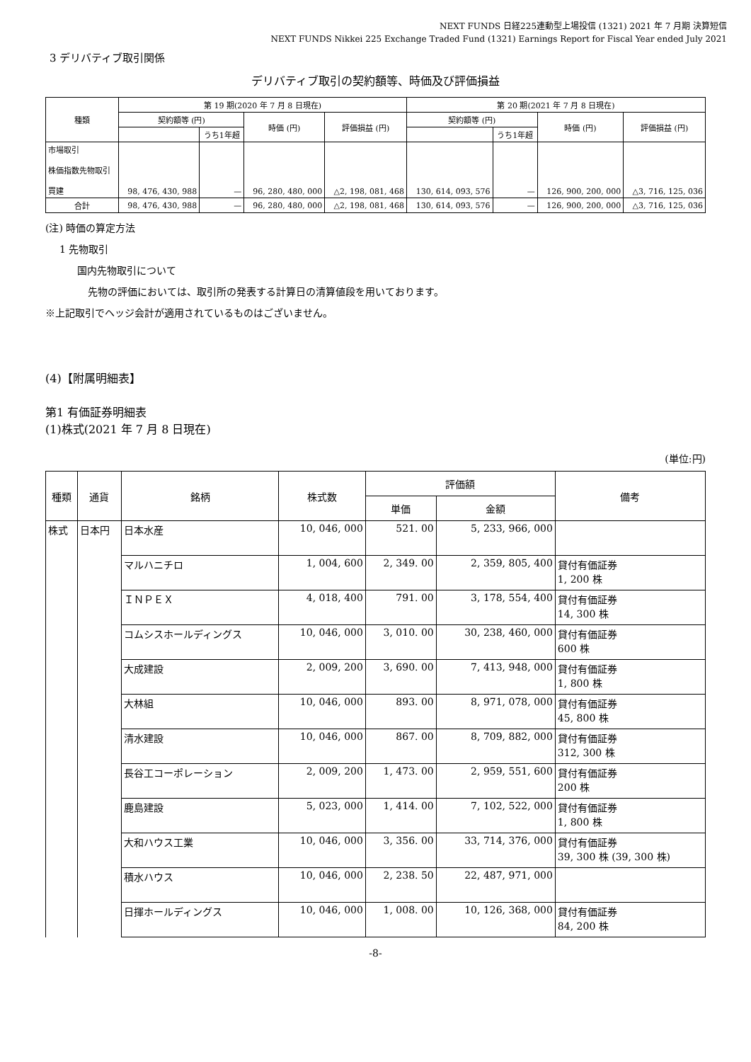NEXT FUNDS 日経225連動型上場投信 (1321) 2021 年 7 月期 決算短信
NEXT FUNDS Nikkei 225 Exchange Traded Fund (1321) Earnings Report for Fiscal Year ended July 2021
3 デリバティブ取引関係
デリバティブ取引の契約額等、時価及び評価損益
| 種類 | 第 19 期(2020 年 7 月 8 日現在) | | | | 第 20 期(2021 年 7 月 8 日現在) | | | |
| --- | --- | --- | --- | --- | --- | --- | --- | --- |
| | 契約額等 (円) | | 時価 (円) | 評価損益 (円) | 契約額等 (円) | | 時価 (円) | 評価損益 (円) |
| | | うち1年超 | | | | うち1年超 | | |
| 市場取引 株価指数先物取引 買建 | 98, 476, 430, 988 | — | 96, 280, 480, 000 | △2, 198, 081, 468 | 130, 614, 093, 576 | — | 126, 900, 200, 000 | △3, 716, 125, 036 |
| 合計 | 98, 476, 430, 988 | — | 96, 280, 480, 000 | △2, 198, 081, 468 | 130, 614, 093, 576 | — | 126, 900, 200, 000 | △3, 716, 125, 036 |
(注) 時価の算定方法
1 先物取引
国内先物取引について
先物の評価においては、取引所の発表する計算日の清算値段を用いております。
※上記取引でヘッジ会計が適用されているものはございません。
(4)【附属明細表】
第1 有価証券明細表
(1)株式(2021 年 7 月 8 日現在)
(単位:円)
| 種類 | 通貨 | 銘柄 | 株式数 | 評価額 | | 備考 |
| --- | --- | --- | --- | --- | --- | --- |
| | | | | 単価 | 金額 | |
| 株式 | 日本円 | 日本水産 | 10, 046, 000 | 521. 00 | 5, 233, 966, 000 | |
| | | マルハニチロ | 1, 004, 600 | 2, 349. 00 | 2, 359, 805, 400 | 貸付有価証券 1, 200 株 |
| | | ＩＮＰＥＸ | 4, 018, 400 | 791. 00 | 3, 178, 554, 400 | 貸付有価証券 14, 300 株 |
| | | コムシスホールディングス | 10, 046, 000 | 3, 010. 00 | 30, 238, 460, 000 | 貸付有価証券 600 株 |
| | | 大成建設 | 2, 009, 200 | 3, 690. 00 | 7, 413, 948, 000 | 貸付有価証券 1, 800 株 |
| | | 大林組 | 10, 046, 000 | 893. 00 | 8, 971, 078, 000 | 貸付有価証券 45, 800 株 |
| | | 清水建設 | 10, 046, 000 | 867. 00 | 8, 709, 882, 000 | 貸付有価証券 312, 300 株 |
| | | 長谷工コーポレーション | 2, 009, 200 | 1, 473. 00 | 2, 959, 551, 600 | 貸付有価証券 200 株 |
| | | 鹿島建設 | 5, 023, 000 | 1, 414. 00 | 7, 102, 522, 000 | 貸付有価証券 1, 800 株 |
| | | 大和ハウス工業 | 10, 046, 000 | 3, 356. 00 | 33, 714, 376, 000 | 貸付有価証券 39, 300 株 (39, 300 株) |
| | | 積水ハウス | 10, 046, 000 | 2, 238. 50 | 22, 487, 971, 000 | |
| | | 日揮ホールディングス | 10, 046, 000 | 1, 008. 00 | 10, 126, 368, 000 | 貸付有価証券 84, 200 株 |
-8-